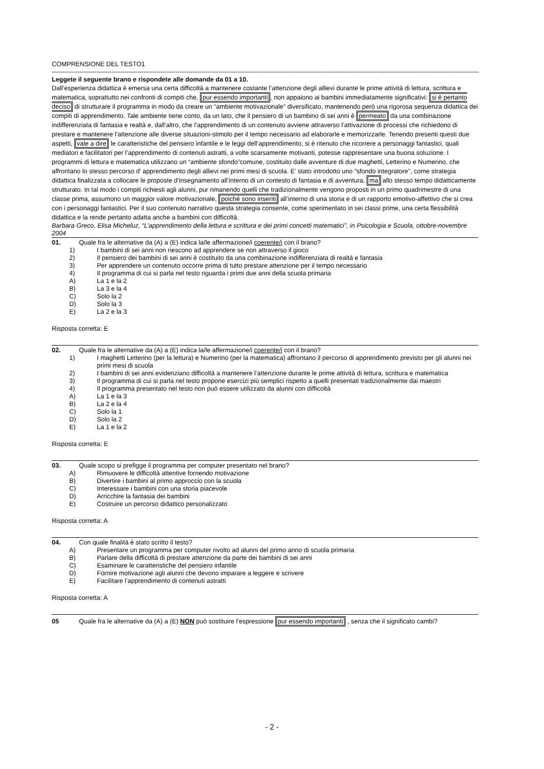COMPRENSIONE DEL TESTO1
------------------------------------------------------------------------------------------------------------------------------------------------------------------------------------------------------------------------
Leggete il seguente brano e rispondete alle domande da 01 a 10.
Dall’esperienza didattica è emersa una certa difficoltà a mantenere costante l’attenzione degli allievi durante le prime attività di lettura, scrittura e matematica, soprattutto nei confronti di compiti che, pur essendo importanti, non appaiono ai bambini immediatamente significativi: si è pertanto deciso di strutturare il programma in modo da creare un “ambiente motivazionale” diversificato, mantenendo però una rigorosa sequenza didattica dei compiti di apprendimento. Tale ambiente tiene conto, da un lato, che il pensiero di un bambino di sei anni è permeato da una combinazione indifferenziata di fantasia e realtà e, dall’altro, che l’apprendimento di un contenuto avviene attraverso l’attivazione di processi che richiedono di prestare e mantenere l’attenzione alle diverse situazioni-stimolo per il tempo necessario ad elaborarle e memorizzarle. Tenendo presenti questi due aspetti, vale a dire le caratteristiche del pensiero infantile e le leggi dell’apprendimento, si è ritenuto che ricorrere a personaggi fantastici, quali mediatori e facilitatori per l’apprendimento di contenuti astratti, a volte scarsamente motivanti, potesse rappresentare una buona soluzione. I programmi di lettura e matematica utilizzano un “ambiente sfondo”comune, costituito dalle avventure di due maghetti, Letterino e Numerino, che affrontano lo stesso percorso d’ apprendimento degli allievi nei primi mesi di scuola. E’ stato introdotto uno “sfondo integratore”, come strategia didattica finalizzata a collocare le proposte d’insegnamento all’interno di un contesto di fantasia e di avventura, ma allo stesso tempo didatticamente strutturato. In tal modo i compiti richiesti agli alunni, pur rimanendo quelli che tradizionalmente vengono proposti in un primo quadrimestre di una classe prima, assumono un maggior valore motivazionale, poiché sono inseriti all’interno di una storia e di un rapporto emotivo-affettivo che si crea con i personaggi fantastici. Per il suo contenuto narrativo questa strategia consente, come sperimentato in sei classi prime, una certa flessibilità didattica e la rende pertanto adatta anche a bambini con difficoltà.
Barbara Greco, Elisa Micheluz, “L’apprendimento della lettura e scrittura e dei primi concetti matematici”, in Psicologia e Scuola, ottobre-novembre 2004
01. Quale fra le alternative da (A) a (E) indica la/le affermazione/i coerente/i con il brano?
1) I bambini di sei anni non riescono ad apprendere se non attraverso il gioco
2) Il pensiero dei bambini di sei anni è costituito da una combinazione indifferenziata di realtà e fantasia
3) Per apprendere un contenuto occorre prima di tutto prestare attenzione per il tempo necessario
4) Il programma di cui si parla nel testo riguarda i primi due anni della scuola primaria
A) La 1 e la 2
B) La 3 e la 4
C) Solo la 2
D) Solo la 3
E) La 2 e la 3
Risposta corretta: E
02. Quale fra le alternative da (A) a (E) indica la/le affermazione/i coerente/i con il brano?
1) I maghetti Letterino (per la lettura) e Numerino (per la matematica) affrontano il percorso di apprendimento previsto per gli alunni nei primi mesi di scuola
2) I bambini di sei anni evidenziano difficoltà a mantenere l’attenzione durante le prime attività di lettura, scrittura e matematica
3) Il programma di cui si parla nel testo propone esercizi più semplici rispetto a quelli presentati tradizionalmente dai maestri
4) Il programma presentato nel testo non può essere utilizzato da alunni con difficoltà
A) La 1 e la 3
B) La 2 e la 4
C) Solo la 1
D) Solo la 2
E) La 1 e la 2
Risposta corretta: E
03. Quale scopo si prefigge il programma per computer presentato nel brano?
A) Rimuovere le difficoltà attentive fornendo motivazione
B) Divertire i bambini al primo approccio con la scuola
C) Interessare i bambini con una storia piacevole
D) Arricchire la fantasia dei bambini
E) Costruire un percorso didattico personalizzato
Risposta corretta: A
04. Con quale finalità è stato scritto il testo?
A) Presentare un programma per computer rivolto ad alunni del primo anno di scuola primaria
B) Parlare della difficoltà di prestare attenzione da parte dei bambini di sei anni
C) Esaminare le caratteristiche del pensiero infantile
D) Fornire motivazione agli alunni che devono imparare a leggere e scrivere
E) Facilitare l’apprendimento di contenuti astratti
Risposta corretta: A
05 Quale fra le alternative da (A) a (E) NON può sostituire l’espressione pur essendo importanti , senza che il significato cambi?
- 2 -